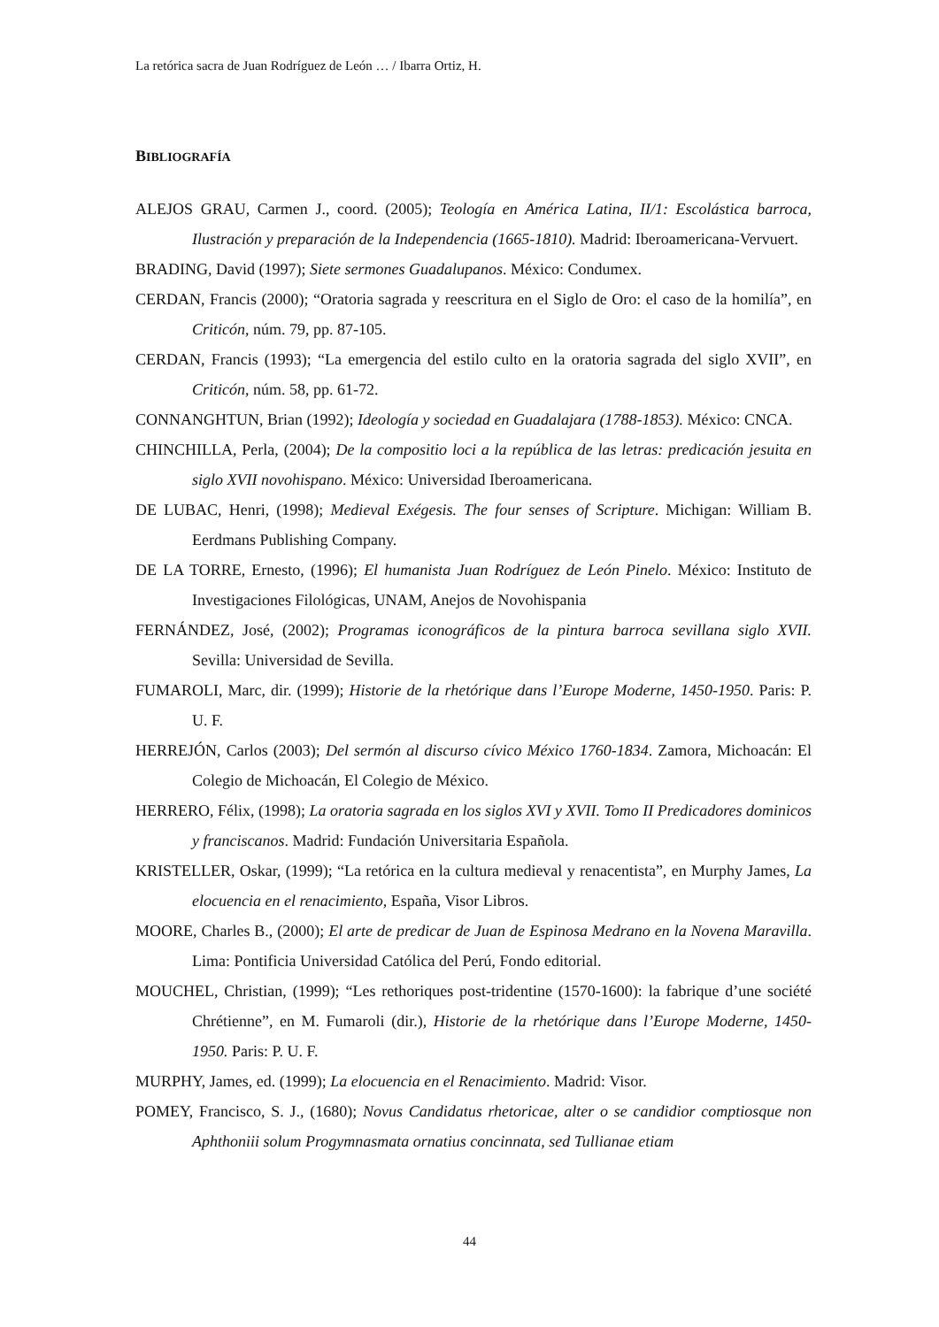La retórica sacra de Juan Rodríguez de León … / Ibarra Ortiz, H.
BIBLIOGRAFÍA
ALEJOS GRAU, Carmen J., coord. (2005); Teología en América Latina, II/1: Escolástica barroca, Ilustración y preparación de la Independencia (1665-1810). Madrid: Iberoamericana-Vervuert.
BRADING, David (1997); Siete sermones Guadalupanos. México: Condumex.
CERDAN, Francis (2000); “Oratoria sagrada y reescritura en el Siglo de Oro: el caso de la homilía”, en Criticón, núm. 79, pp. 87-105.
CERDAN, Francis (1993); “La emergencia del estilo culto en la oratoria sagrada del siglo XVII”, en Criticón, núm. 58, pp. 61-72.
CONNANGHTUN, Brian (1992); Ideología y sociedad en Guadalajara (1788-1853). México: CNCA.
CHINCHILLA, Perla, (2004); De la compositio loci a la república de las letras: predicación jesuita en siglo XVII novohispano. México: Universidad Iberoamericana.
DE LUBAC, Henri, (1998); Medieval Exégesis. The four senses of Scripture. Michigan: William B. Eerdmans Publishing Company.
DE LA TORRE, Ernesto, (1996); El humanista Juan Rodríguez de León Pinelo. México: Instituto de Investigaciones Filológicas, UNAM, Anejos de Novohispania
FERNÁNDEZ, José, (2002); Programas iconográficos de la pintura barroca sevillana siglo XVII. Sevilla: Universidad de Sevilla.
FUMAROLI, Marc, dir. (1999); Historie de la rhetórique dans l’Europe Moderne, 1450-1950. Paris: P. U. F.
HERREJÓN, Carlos (2003); Del sermón al discurso cívico México 1760-1834. Zamora, Michoacán: El Colegio de Michoacán, El Colegio de México.
HERRERO, Félix, (1998); La oratoria sagrada en los siglos XVI y XVII. Tomo II Predicadores dominicos y franciscanos. Madrid: Fundación Universitaria Española.
KRISTELLER, Oskar, (1999); “La retórica en la cultura medieval y renacentista”, en Murphy James, La elocuencia en el renacimiento, España, Visor Libros.
MOORE, Charles B., (2000); El arte de predicar de Juan de Espinosa Medrano en la Novena Maravilla. Lima: Pontificia Universidad Católica del Perú, Fondo editorial.
MOUCHEL, Christian, (1999); “Les rethoriques post-tridentine (1570-1600): la fabrique d’une société Chrétienne”, en M. Fumaroli (dir.), Historie de la rhetórique dans l’Europe Moderne, 1450-1950. Paris: P. U. F.
MURPHY, James, ed. (1999); La elocuencia en el Renacimiento. Madrid: Visor.
POMEY, Francisco, S. J., (1680); Novus Candidatus rhetoricae, alter o se candidior comptiosque non Aphthoniii solum Progymnasmata ornatius concinnata, sed Tullianae etiam
44